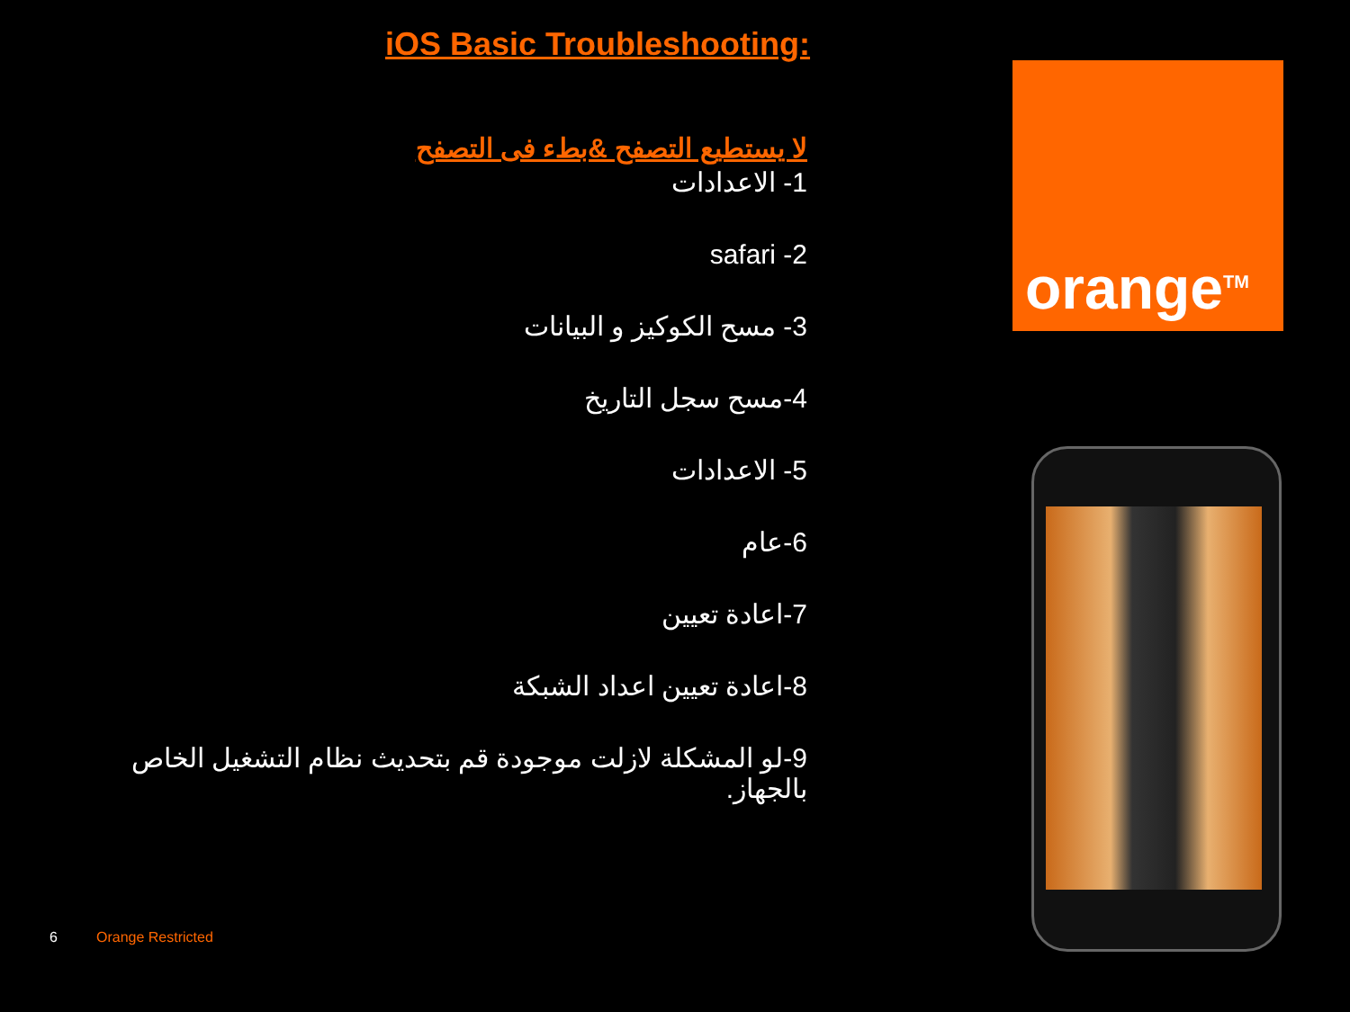iOS Basic Troubleshooting:
لا يستطيع التصفح &بطء فى التصفح
1- الاعدادات
2- safari
3- مسح الكوكيز و البيانات
4-مسح سجل التاريخ
5- الاعدادات
6-عام
7-اعادة تعيين
8-اعادة تعيين اعداد الشبكة
9-لو المشكلة لازلت موجودة قم بتحديث نظام التشغيل الخاص بالجهاز.
orange<sup>TM</sup>
6 Orange Restricted